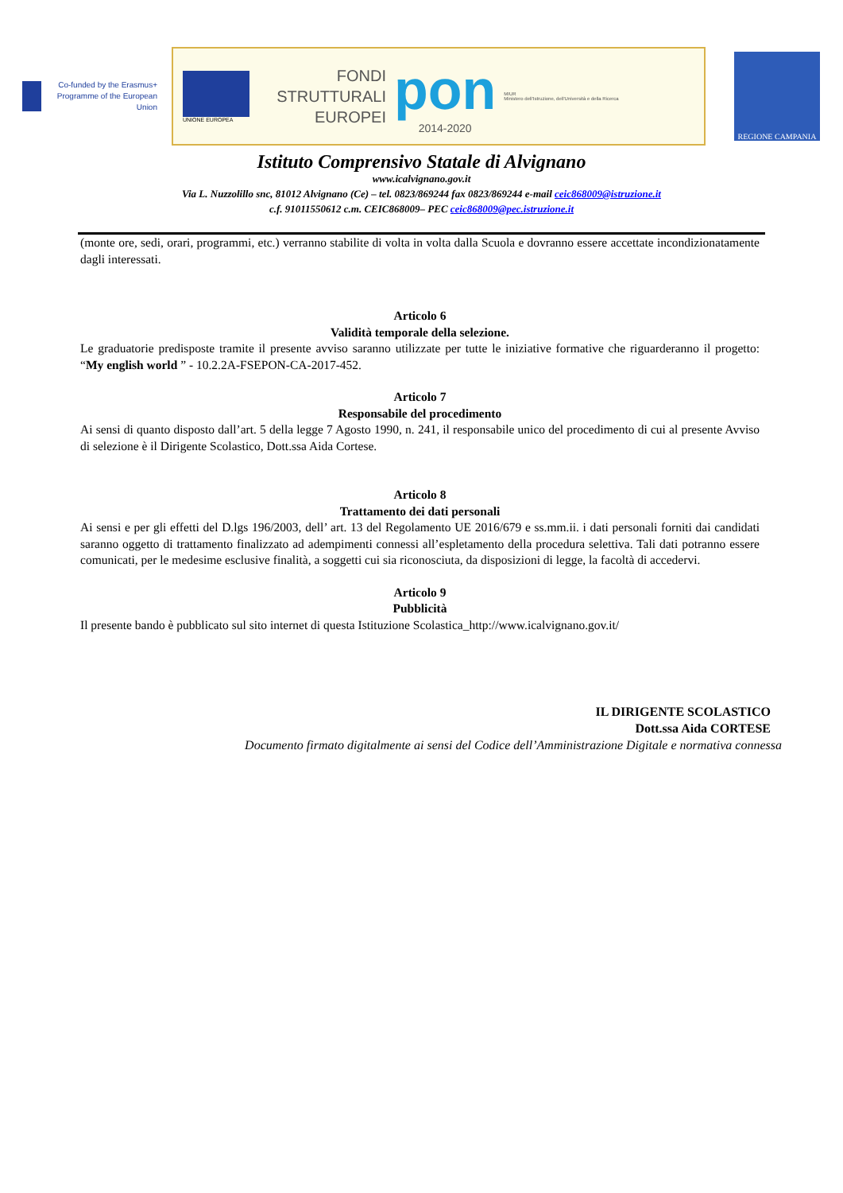Co-funded by the Erasmus+ Programme of the European Union
UNIONE EUROPEA
FONDI STRUTTURALI EUROPEI
pon
2014-2020
MIUR
Ministero dell'Istruzione, dell'Università e della Ricerca
REGIONE CAMPANIA
Istituto Comprensivo Statale di Alvignano
www.icalvignano.gov.it
Via L. Nuzzolillo snc, 81012 Alvignano (Ce) – tel. 0823/869244 fax 0823/869244 e-mail ceic868009@istruzione.it
c.f. 91011550612 c.m. CEIC868009– PEC ceic868009@pec.istruzione.it
(monte ore, sedi, orari, programmi, etc.) verranno stabilite di volta in volta dalla Scuola e dovranno essere accettate incondizionatamente dagli interessati.
Articolo 6
Validità temporale della selezione.
Le graduatorie predisposte tramite il presente avviso saranno utilizzate per tutte le iniziative formative che riguarderanno il progetto: “My english world ” - 10.2.2A-FSEPON-CA-2017-452.
Articolo 7
Responsabile del procedimento
Ai sensi di quanto disposto dall’art. 5 della legge 7 Agosto 1990, n. 241, il responsabile unico del procedimento di cui al presente Avviso di selezione è il Dirigente Scolastico, Dott.ssa Aida Cortese.
Articolo 8
Trattamento dei dati personali
Ai sensi e per gli effetti del D.lgs 196/2003, dell’ art. 13 del Regolamento UE 2016/679 e ss.mm.ii. i dati personali forniti dai candidati saranno oggetto di trattamento finalizzato ad adempimenti connessi all’espletamento della procedura selettiva. Tali dati potranno essere comunicati, per le medesime esclusive finalità, a soggetti cui sia riconosciuta, da disposizioni di legge, la facoltà di accedervi.
Articolo 9
Pubblicità
Il presente bando è pubblicato sul sito internet di questa Istituzione Scolastica_http://www.icalvignano.gov.it/
IL DIRIGENTE SCOLASTICO
Dott.ssa Aida CORTESE
Documento firmato digitalmente ai sensi del Codice dell’Amministrazione Digitale e normativa connessa